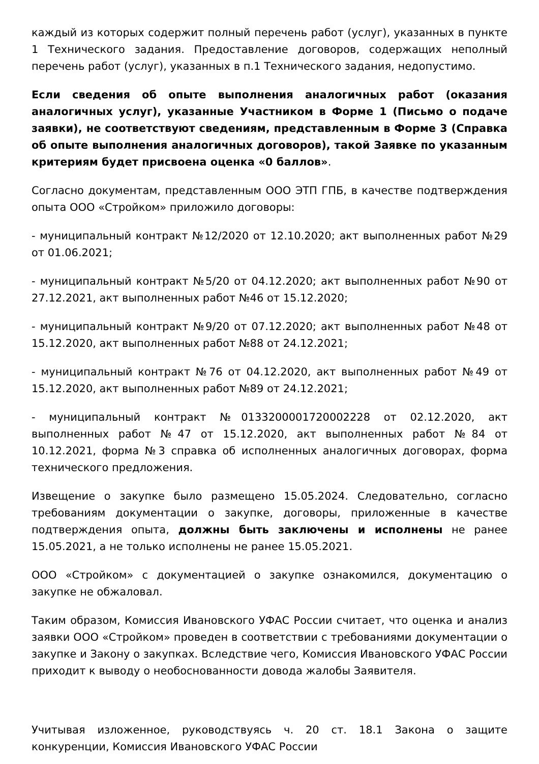каждый из которых содержит полный перечень работ (услуг), указанных в пункте 1 Технического задания. Предоставление договоров, содержащих неполный перечень работ (услуг), указанных в п.1 Технического задания, недопустимо.
Если сведения об опыте выполнения аналогичных работ (оказания аналогичных услуг), указанные Участником в Форме 1 (Письмо о подаче заявки), не соответствуют сведениям, представленным в Форме 3 (Справка об опыте выполнения аналогичных договоров), такой Заявке по указанным критериям будет присвоена оценка «0 баллов».
Согласно документам, представленным ООО ЭТП ГПБ, в качестве подтверждения опыта ООО «Стройком» приложило договоры:
- муниципальный контракт №12/2020 от 12.10.2020; акт выполненных работ №29 от 01.06.2021;
- муниципальный контракт №5/20 от 04.12.2020; акт выполненных работ №90 от 27.12.2021, акт выполненных работ №46 от 15.12.2020;
- муниципальный контракт №9/20 от 07.12.2020; акт выполненных работ №48 от 15.12.2020, акт выполненных работ №88 от 24.12.2021;
- муниципальный контракт №76 от 04.12.2020, акт выполненных работ №49 от 15.12.2020, акт выполненных работ №89 от 24.12.2021;
- муниципальный контракт №0133200001720002228 от 02.12.2020, акт выполненных работ №47 от 15.12.2020, акт выполненных работ №84 от 10.12.2021, форма №3 справка об исполненных аналогичных договорах, форма технического предложения.
Извещение о закупке было размещено 15.05.2024. Следовательно, согласно требованиям документации о закупке, договоры, приложенные в качестве подтверждения опыта, должны быть заключены и исполнены не ранее 15.05.2021, а не только исполнены не ранее 15.05.2021.
ООО «Стройком» с документацией о закупке ознакомился, документацию о закупке не обжаловал.
Таким образом, Комиссия Ивановского УФАС России считает, что оценка и анализ заявки ООО «Стройком» проведен в соответствии с требованиями документации о закупке и Закону о закупках. Вследствие чего, Комиссия Ивановского УФАС России приходит к выводу о необоснованности довода жалобы Заявителя.
Учитывая изложенное, руководствуясь ч. 20 ст. 18.1 Закона о защите конкуренции, Комиссия Ивановского УФАС России